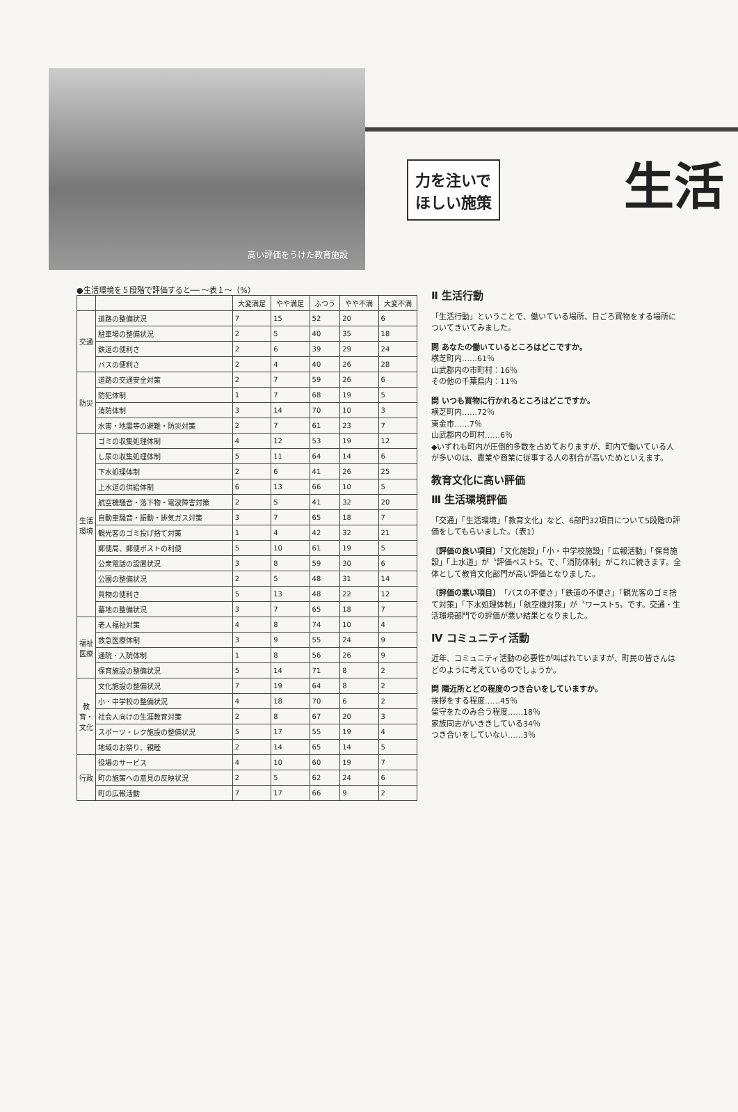高い評価をうけた教育施設
力を注いで
ほしい施策
生活
●生活環境を５段階で評価すると── ～表１～（%）
| | | 大変満足 | やや満足 | ふつう | やや不満 | 大変不満 |
| --- | --- | --- | --- | --- | --- | --- |
| 交通 | 道路の整備状況 | 7 | 15 | 52 | 20 | 6 |
| | 駐車場の整備状況 | 2 | 5 | 40 | 35 | 18 |
| | 鉄道の便利さ | 2 | 6 | 39 | 29 | 24 |
| | バスの便利さ | 2 | 4 | 40 | 26 | 28 |
| 防災 | 道路の交通安全対策 | 2 | 7 | 59 | 26 | 6 |
| | 防犯体制 | 1 | 7 | 68 | 19 | 5 |
| | 消防体制 | 3 | 14 | 70 | 10 | 3 |
| | 水害・地震等の避難・防災対策 | 2 | 7 | 61 | 23 | 7 |
| 生活環境 | ゴミの収集処理体制 | 4 | 12 | 53 | 19 | 12 |
| | し尿の収集処理体制 | 5 | 11 | 64 | 14 | 6 |
| | 下水処理体制 | 2 | 6 | 41 | 26 | 25 |
| | 上水道の供給体制 | 6 | 13 | 66 | 10 | 5 |
| | 航空機騒音・落下物・電波障害対策 | 2 | 5 | 41 | 32 | 20 |
| | 自動車騒音・振動・排気ガス対策 | 3 | 7 | 65 | 18 | 7 |
| | 観光客のゴミ投げ捨て対策 | 1 | 4 | 42 | 32 | 21 |
| | 郵便局、郵便ポストの利便 | 5 | 10 | 61 | 19 | 5 |
| | 公衆電話の設置状況 | 3 | 8 | 59 | 30 | 6 |
| | 公園の整備状況 | 2 | 5 | 48 | 31 | 14 |
| | 買物の便利さ | 5 | 13 | 48 | 22 | 12 |
| | 墓地の整備状況 | 3 | 7 | 65 | 18 | 7 |
| 福祉医療 | 老人福祉対策 | 4 | 8 | 74 | 10 | 4 |
| | 救急医療体制 | 3 | 9 | 55 | 24 | 9 |
| | 通院・入院体制 | 1 | 8 | 56 | 26 | 9 |
| | 保育施設の整備状況 | 5 | 14 | 71 | 8 | 2 |
| 教育・文化 | 文化施設の整備状況 | 7 | 19 | 64 | 8 | 2 |
| | 小・中学校の整備状況 | 4 | 18 | 70 | 6 | 2 |
| | 社会人向けの生涯教育対策 | 2 | 8 | 67 | 20 | 3 |
| | スポーツ・レク施設の整備状況 | 5 | 17 | 55 | 19 | 4 |
| | 地域のお祭り、親睦 | 2 | 14 | 65 | 14 | 5 |
| 行政 | 役場のサービス | 4 | 10 | 60 | 19 | 7 |
| | 町の施策への意見の反映状況 | 2 | 5 | 62 | 24 | 6 |
| | 町の広報活動 | 7 | 17 | 66 | 9 | 2 |
Ⅱ 生活行動
「生活行動」ということで、働いている場所、日ごろ買物をする場所についてきいてみました。
問 あなたの働いているところはどこですか。
横芝町内……61％
山武郡内の市町村：16％
その他の千葉県内：11％
問 いつも買物に行かれるところはどこですか。
横芝町内……72％
東金市……7％
山武郡内の町村……6％
◆いずれも町内が圧倒的多数を占めておりますが、町内で働いている人が多いのは、農業や商業に従事する人の割合が高いためといえます。
教育文化に高い評価
Ⅲ 生活環境評価
「交通」「生活環境」「教育文化」など、6部門32項目について5段階の評価をしてもらいました。（表1）
〔評価の良い項目〕「文化施設」「小・中学校施設」「広報活動」「保育施設」「上水道」が〝評価ベスト5〟で、「消防体制」がこれに続きます。全体として教育文化部門が高い評価となりました。
〔評価の悪い項目〕「バスの不便さ」「鉄道の不便さ」「観光客のゴミ捨て対策」「下水処理体制」「航空機対策」が〝ワースト5〟です。交通・生活環境部門での評価が悪い結果となりました。
Ⅳ コミュニティ活動
近年、コミュニティ活動の必要性が叫ばれていますが、町民の皆さんはどのように考えているのでしょうか。
問 隣近所とどの程度のつき合いをしていますか。
挨拶をする程度……45％
留守をたのみ合う程度……18％
家族同志がいききしている34％
つき合いをしていない……3％